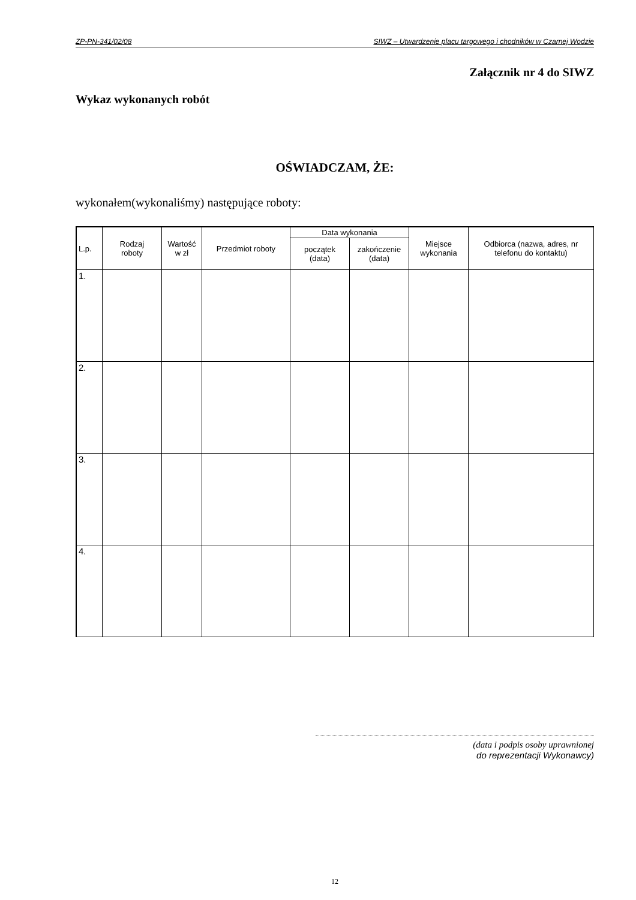ZP-PN-341/02/08 SIWZ – Utwardzenie placu targowego i chodników w Czarnej Wodzie
Załącznik nr 4 do SIWZ
Wykaz wykonanych robót
OŚWIADCZAM, ŻE:
wykonałem(wykonaliśmy) następujące roboty:
| L.p. | Rodzaj roboty | Wartość w zł | Przedmiot roboty | Data wykonania | | Miejsce wykonania | Odbiorca (nazwa, adres, nr telefonu do kontaktu) |
| --- | --- | --- | --- | --- | --- | --- | --- |
| | | | | początek (data) | zakończenie (data) | | |
| 1. | | | | | | | |
| 2. | | | | | | | |
| 3. | | | | | | | |
| 4. | | | | | | | |
(data i podpis osoby uprawnionej
do reprezentacji Wykonawcy)
12